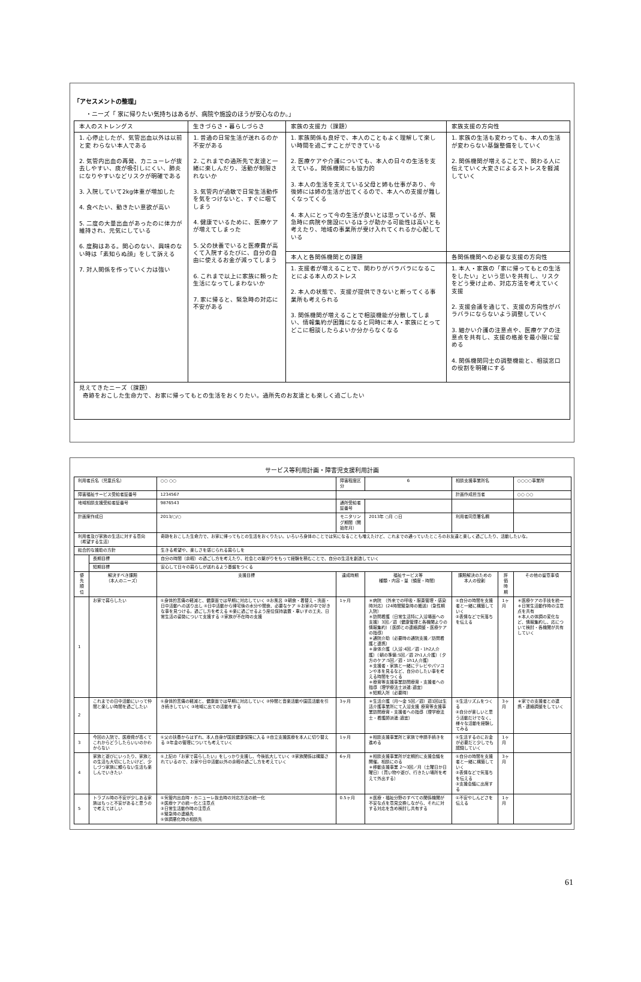「アセスメントの整理」
・ニーズ「 家に帰りたい気持ちはあるが、病院や施設のほうが安心なのか。」
| 本人のストレングス | 生きづらさ・暮らしづらさ | 家族の支援力（課題） | 家族支援の方向性 |
| 1. 心停止したが、気管出血以外は以前と変 わらない本人である 2. 気管内出血の再発、カニューレが抜去しやすい、痰が吸引しにくい、肺炎になりやすいなどリスクが明確である 3. 入院していて2kg体重が増加した 4. 食べたい、動きたい意欲が高い 5. 二度の大量出血があったのに体力が維持され、元気にしている 6. 度胸はある。関心のない、興味のない時は「素知らぬ顔」をして訴える 7. 対人関係を作っていく力は強い | 1. 普通の日常生活が送れるのか不安がある 2. これまでの通所先で友達と一緒に楽しんだり、活動が制限されないか 3. 気管内が過敏で日常生活動作を気をつけないと、すぐに咽てしまう 4. 健康でいるために、医療ケアが増えてしまった 5. 父の扶養でいると医療費が高くて入院するたびに、自分の自由に使えるお金が減ってしまう 6. これまで以上に家族に頼った生活になってしまわないか 7. 家に帰ると、緊急時の対応に不安がある | 1. 家族関係も良好で、本人のこともよく理解して楽しい時間を過ごすことができている 2. 医療ケアや介護についても、本人の日々の生活を支えている。関係機関にも協力的 3. 本人の生活を支えている父母と姉も仕事があり、今後姉には姉の生活が出てくるので、本人への支援が難しくなってくる 4. 本人にとって今の生活が良いとは思っているが、緊急時に病院や施設にいるほうが助かる可能性は高いとも考えたり、地域の事業所が受け入れてくれるか心配している | 1. 家族の生活も変わっても、本人の生活が変わらない基盤整備をしていく 2. 関係機関が増えることで、関わる人に伝えていく大変さによるストレスを軽減していく |
| | | 本人と各関係機関との課題 | 各関係機関への必要な支援の方向性 |
| | | 1. 支援者が増えることで、関わりがバラバラになることによる本人のストレス 2. 本人の状態で、支援が提供できないと断ってくる事業所も考えられる 3. 関係機関が増えることで相談機能が分散してしまい、情報集約が困難になると同時に本人・家族にとってどこに相談したらよいか分からなくなる | 1. 本人・家族の「家に帰ってもとの生活をしたい」という思いを共有し、リスクをどう受け止め、対応方法を考えていく支援 2. 支援会議を通じて、支援の方向性がバラバラにならないよう調整していく 3. 細かい介護の注意点や、医療ケアの注意点を共有し、支援の格差を最小限に留める 4. 関係機関同士の調整機能と、相談窓口の役割を明確にする |
| 見えてきたニーズ（課題） 奇跡をおこした生命力で、お家に帰ってもとの生活をおくりたい。通所先のお友達とも楽しく過ごしたい | | | |
サービス等利用計画・障害児支援利用計画
| 利用者氏名（児童氏名） | | ○○ ○○ | 障害程度区分 | | 6 | 相談支援事業所名 | | ○○○○事業所 |
| 障害福祉サービス受給者証番号 | | 1234567 | | | | 計画作成担当者 | | ○○ ○○ |
| 地域相談支援受給者証番号 | | 9876543 | 通所受給者証番号 | | | | | |
| 計画案作成日 | | 2013/○/○ | モニタリング期間（開始年月） | | 2013年 ○月 ○日 | 利用者同意署名欄 | | |
| 利用者及び家族の生活に対する意向（希望する生活） | | 奇跡をおこした生命力で、お家に帰ってもとの生活をおくりたい。いろいろ身体のことでは気になることも増えたけど、これまでの通っていたところのお友達と楽しく過ごしたり、活動したいな。 | | | | | | |
| 総合的な援助の方針 | | 生きる希望や、楽しさを感じられる暮らしを | | | | | | |
| | 長期目標 | 自分の時間（余暇）の過ごし方を考えたり、社会との繋がりをもって経験を積むことで、自分の生活を創造していく | | | | | | |
| | 短期目標 | 安心して日々の暮らしが送れるよう基盤をつくる | | | | | | |
| 優先順位 | 解決すべき課題 （本人のニーズ） | 支援目標 | 達成時期 | 福祉サービス等 種類・内容・量（頻度・時間） | | 課題解決のための 本人の役割 | 評価時期 | その他の留意事項 |
| 1 | お家で暮らしたい | ①身体的苦痛の軽減と、健康面では早期に対応していく ②お風呂 ③朝食・着替え・洗面・日中活動への送り出し ④日中活動から帰宅後の水分や間食、必要なケア ⑤お家の中で好きな事を見つける。過ごし方を考える ⑥楽に過ごせるよう座位保持装置・車いすの工夫、日常生活の姿勢について支援する ⑦家族が不在時の支援 | 1ヶ月 | ＊病院 （外来での呼吸・服薬管理・感染時対応）(24時間緊急時の搬送)（急性期入院） ＊訪問看護（日常生活特に入浴場面への支援）3回／週（健康管理と各機関よりの情報集約）（医師との連絡調整・医療ケアの指導） ＊通院介助（必要時の通院支援／訪問看護と連携） ＊身体介護（入浴:4回／週・1h2人介護）（朝の準備:5回／週 2h1人介護）（夕方のケア:5回／週・1h1人介護） ＊支援者・家族と一緒にテレビやパソコンや本を見るなど、自分のしたい事を考える時間をつくる ＊療育等支援事業訪問療育・支援者への指導（理学療法士派遣:適宜） ＊短期入所（必要時） | | ①自分の時間を支援者と一緒に構築していく ②表情などで気落ちを伝える | 1ヶ月 | ＊医療ケアの手技を統一 ＊日常生活動作時の注意点を共有 ＊本人の体調の変化など、情報集約し、応について検討・各機関が共有していく |
| 2 | これまでの日中活動にいって仲間と楽しい時間を過ごしたい | ①身体的苦痛の軽減と、健康面では早期に対応していく ②仲間と音楽活動や園芸活動を引き続きしていく ③地域に出ての活動をする | 3ヶ月 | ＊生活介護（月～金 5回／週）週1回は生活介護事業所にて入浴支援 療育等支援事業訪問療育・支援者への指導（理学療法士・看護師派遣:適宜） | | ①生活リズムをつくる ②自分が楽しいと思う活動だけでなく、様々な活動を経験してみる | 3ヶ月 | ＊家での支援者との連携・連絡調整をしていく |
| 3 | 今回の入院で、医療費が高くてこれからどうしたらいいのかわからない | ①父の扶養からはずれ、本人自身が国民健康保険に入る ②自立支援医療を本人に切り替える ③年金の管理についても考えていく | 1ヶ月 | ＊相談支援事業所と家族で申請手続きを進める | | ①生活するのにお金が必要だと少しでも認識していく | 1ヶ月 | |
| 4 | 家族と遊びにいったり、家族との生活も大切にしたいけど、少しづつ家族に頼らない生活も楽しんでいきたい | ①上記の「お家で暮らしたい」をしっかり支援し、今後拡大していく ②家族関係は構築されているので、お家や日中活動以外の余暇の過ごし方を考えていく | 6ヶ月 | ＊相談支援事業所が定期的に支援会議を開催。相談にのる ＊移動支援事業 2～3回／月（土曜日か日曜日）（買い物や遊び、行きたい場所を考えて外出する） | | ①自分の時間を支援者と一緒に構築していく ②表情などで気落ちを伝える ③支援会議に出席する | 3ヶ月 | |
| 5 | トラブル時の不安が少しある家族はもっと不安があると思うので考えてほしい | ①気管内出血時・カニューレ抜去時の対応方法の統一化 ②医療ケアの統一化と注意点 ③日常生活動作時の注意点 ④緊急時の連絡先 ⑤体調悪化時の相談先 | 0.5ヶ月 | ＊医療・福祉分野のすべての関係機関が不安な点を意見交換しながら、それに対する対応を含め検討し共有する | | ①不安やしんどさを伝える | 1ヶ月 | |
61